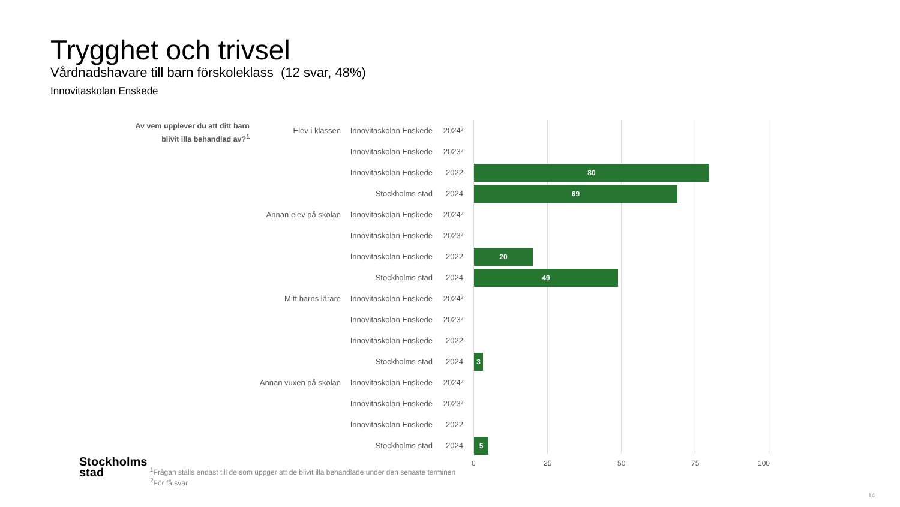Trygghet och trivsel
Vårdnadshavare till barn förskoleklass (12 svar, 48%)
Innovitaskolan Enskede
Av vem upplever du att ditt barn blivit illa behandlad av?<sup>1</sup>
Elev i klassen Innovitaskolan Enskede 2024²
Innovitaskolan Enskede 2023²
Innovitaskolan Enskede 2022
80
Stockholms stad 2024
69
Annan elev på skolan Innovitaskolan Enskede 2024²
Innovitaskolan Enskede 2023²
Innovitaskolan Enskede 2022
20
Stockholms stad 2024
49
Mitt barns lärare Innovitaskolan Enskede 2024²
Innovitaskolan Enskede 2023²
Innovitaskolan Enskede 2022
Stockholms stad 2024
3
Annan vuxen på skolan Innovitaskolan Enskede 2024²
Innovitaskolan Enskede 2023²
Innovitaskolan Enskede 2022
Stockholms stad 2024
5
0 25 50 75 100
Stockholms
stad
<sup>1</sup> Frågan ställs endast till de som uppger att de blivit illa behandlade under den senaste terminen
<sup>2</sup> För få svar
14